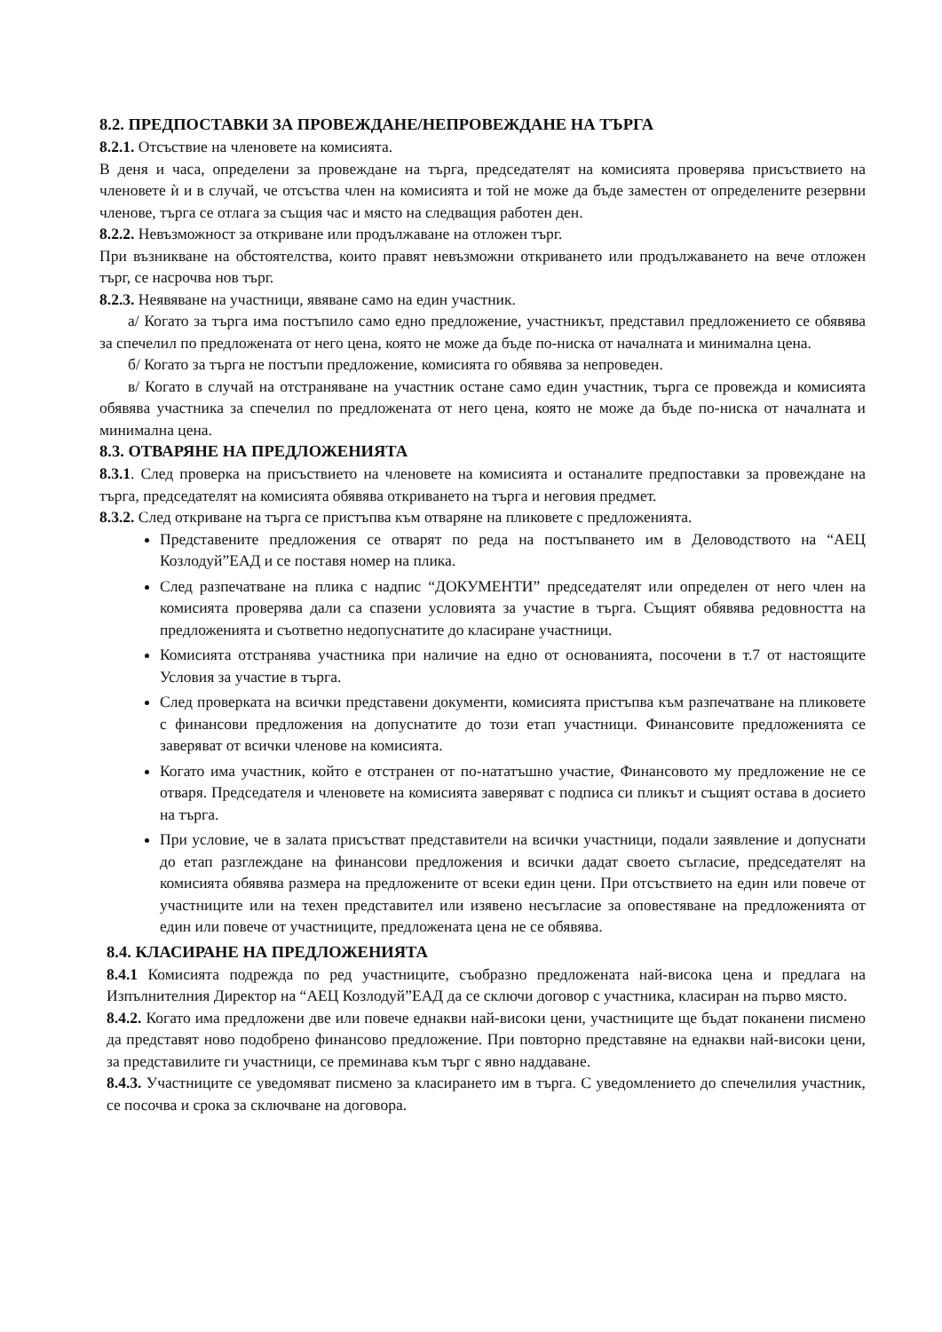8.2. ПРЕДПОСТАВКИ ЗА ПРОВЕЖДАНЕ/НЕПРОВЕЖДАНЕ НА ТЪРГА
8.2.1. Отсъствие на членовете на комисията.
В деня и часа, определени за провеждане на търга, председателят на комисията проверява присъствието на членовете ѝ и в случай, че отсъства член на комисията и той не може да бъде заместен от определените резервни членове, търга се отлага за същия час и място на следващия работен ден.
8.2.2. Невъзможност за откриване или продължаване на отложен търг.
При възникване на обстоятелства, които правят невъзможни откриването или продължаването на вече отложен търг, се насрочва нов търг.
8.2.3. Неявяване на участници, явяване само на един участник.
а/ Когато за търга има постъпило само едно предложение, участникът, представил предложението се обявява за спечелил по предложената от него цена, която не може да бъде по-ниска от началната и минимална цена.
б/ Когато за търга не постъпи предложение, комисията го обявява за непроведен.
в/ Когато в случай на отстраняване на участник остане само един участник, търга се провежда и комисията обявява участника за спечелил по предложената от него цена, която не може да бъде по-ниска от началната и минимална цена.
8.3. ОТВАРЯНЕ НА ПРЕДЛОЖЕНИЯТА
8.3.1. След проверка на присъствието на членовете на комисията и останалите предпоставки за провеждане на търга, председателят на комисията обявява откриването на търга и неговия предмет.
8.3.2. След откриване на търга се пристъпва към отваряне на пликовете с предложенията.
Представените предложения се отварят по реда на постъпването им в Деловодството на “АЕЦ Козлодуй”ЕАД и се поставя номер на плика.
След разпечатване на плика с надпис “ДОКУМЕНТИ” председателят или определен от него член на комисията проверява дали са спазени условията за участие в търга. Същият обявява редовността на предложенията и съответно недопуснатите до класиране участници.
Комисията отстранява участника при наличие на едно от основанията, посочени в т.7 от настоящите Условия за участие в търга.
След проверката на всички представени документи, комисията пристъпва към разпечатване на пликовете с финансови предложения на допуснатите до този етап участници. Финансовите предложенията се заверяват от всички членове на комисията.
Когато има участник, който е отстранен от по-нататъшно участие, Финансовото му предложение не се отваря. Председателя и членовете на комисията заверяват с подписа си пликът и същият остава в досието на търга.
При условие, че в залата присъстват представители на всички участници, подали заявление и допуснати до етап разглеждане на финансови предложения и всички дадат своето съгласие, председателят на комисията обявява размера на предложените от всеки един цени. При отсъствието на един или повече от участниците или на техен представител или изявено несъгласие за оповестяване на предложенията от един или повече от участниците, предложената цена не се обявява.
8.4. КЛАСИРАНЕ НА ПРЕДЛОЖЕНИЯТА
8.4.1 Комисията подрежда по ред участниците, съобразно предложената най-висока цена и предлага на Изпълнителния Директор на “АЕЦ Козлодуй”ЕАД да се сключи договор с участника, класиран на първо място.
8.4.2. Когато има предложени две или повече еднакви най-високи цени, участниците ще бъдат поканени писмено да представят ново подобрено финансово предложение. При повторно представяне на еднакви най-високи цени, за представилите ги участници, се преминава към търг с явно наддаване.
8.4.3. Участниците се уведомяват писмено за класирането им в търга. С уведомлението до спечелилия участник, се посочва и срока за сключване на договора.